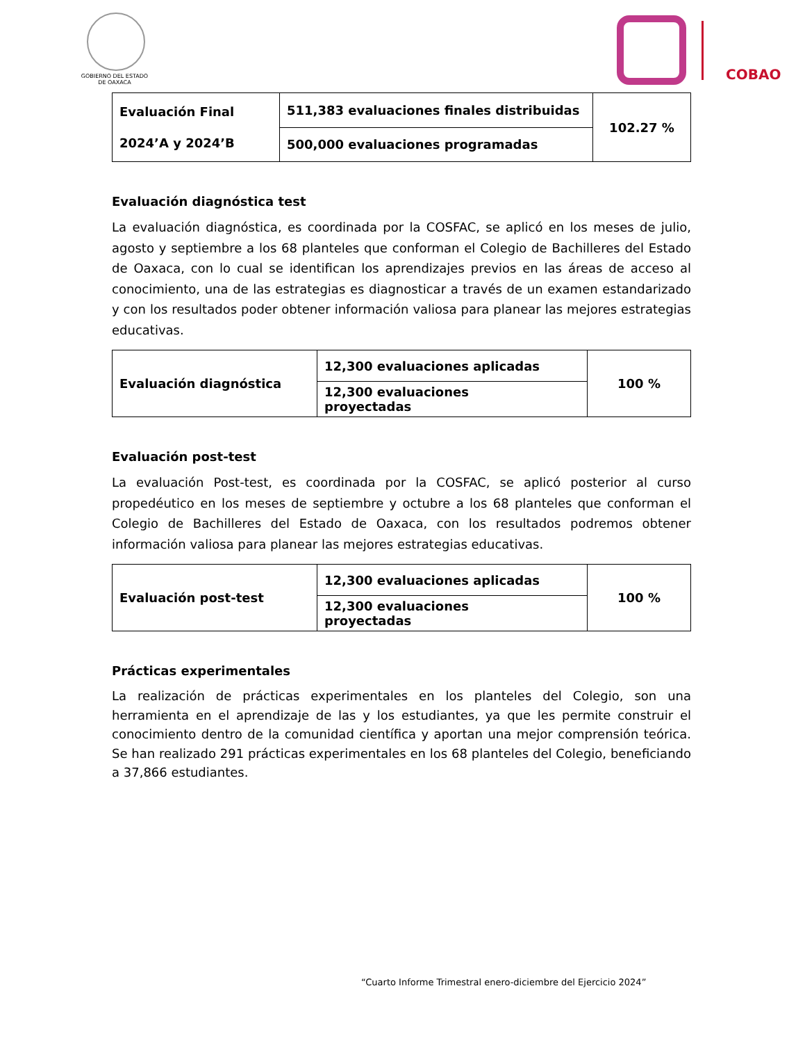GOBIERNO DEL ESTADO
DE OAXACA
COBAO
| Evaluación Final 2024’A y 2024’B | 511,383 evaluaciones finales distribuidas | 102.27 % |
| | 500,000 evaluaciones programadas | |
Evaluación diagnóstica test
La evaluación diagnóstica, es coordinada por la COSFAC, se aplicó en los meses de julio, agosto y septiembre a los 68 planteles que conforman el Colegio de Bachilleres del Estado de Oaxaca, con lo cual se identifican los aprendizajes previos en las áreas de acceso al conocimiento, una de las estrategias es diagnosticar a través de un examen estandarizado y con los resultados poder obtener información valiosa para planear las mejores estrategias educativas.
| Evaluación diagnóstica | 12,300 evaluaciones aplicadas | 100 % |
| | 12,300 evaluaciones proyectadas | |
Evaluación post-test
La evaluación Post-test, es coordinada por la COSFAC, se aplicó posterior al curso propedéutico en los meses de septiembre y octubre a los 68 planteles que conforman el Colegio de Bachilleres del Estado de Oaxaca, con los resultados podremos obtener información valiosa para planear las mejores estrategias educativas.
| Evaluación post-test | 12,300 evaluaciones aplicadas | 100 % |
| | 12,300 evaluaciones proyectadas | |
Prácticas experimentales
La realización de prácticas experimentales en los planteles del Colegio, son una herramienta en el aprendizaje de las y los estudiantes, ya que les permite construir el conocimiento dentro de la comunidad científica y aportan una mejor comprensión teórica. Se han realizado 291 prácticas experimentales en los 68 planteles del Colegio, beneficiando a 37,866 estudiantes.
“Cuarto Informe Trimestral enero-diciembre del Ejercicio 2024”